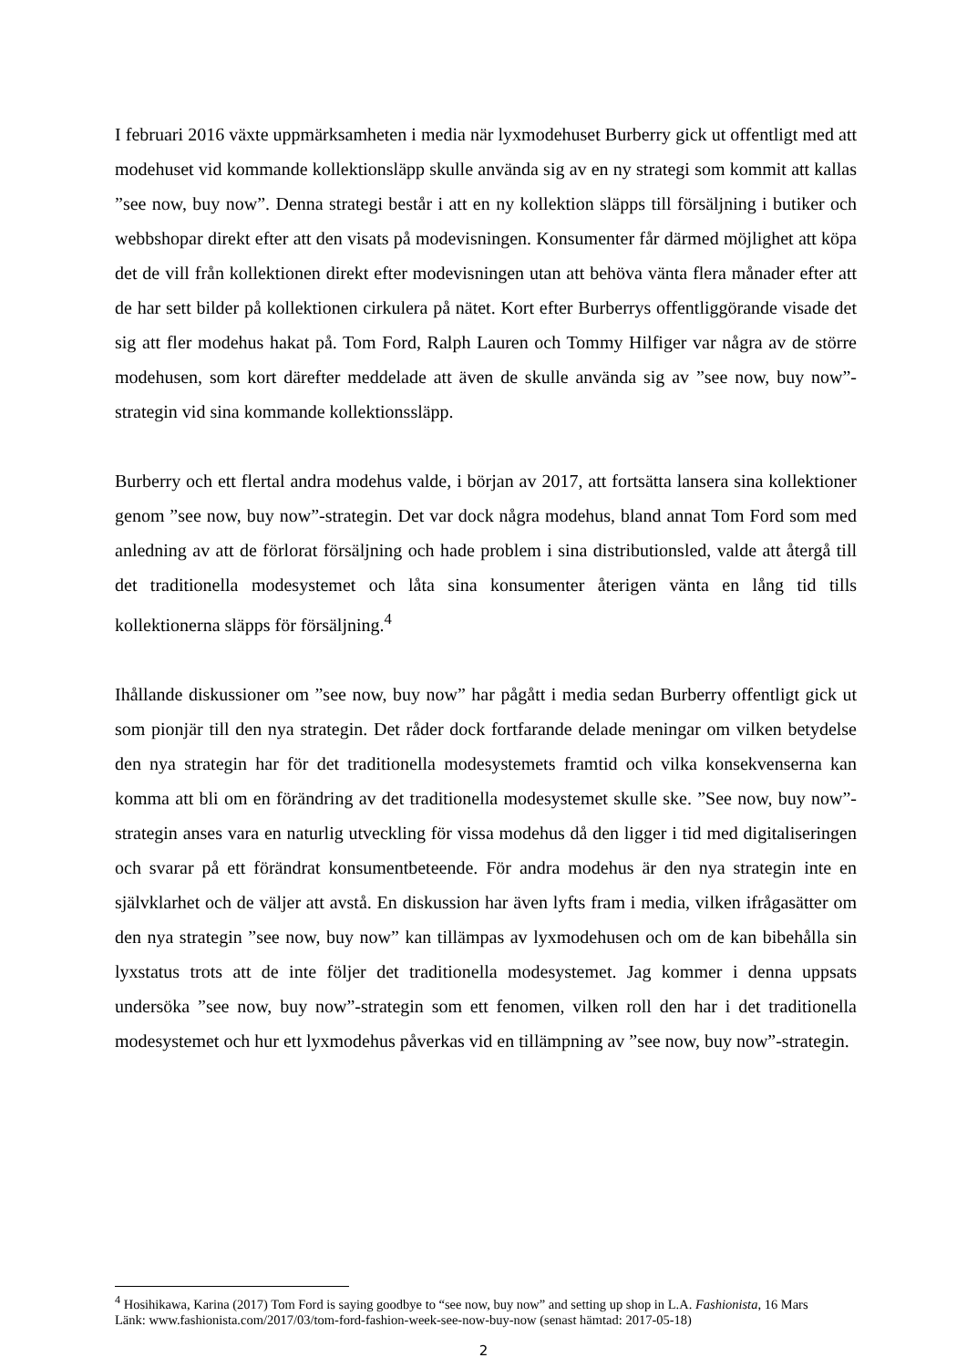I februari 2016 växte uppmärksamheten i media när lyxmodehuset Burberry gick ut offentligt med att modehuset vid kommande kollektionsläpp skulle använda sig av en ny strategi som kommit att kallas ”see now, buy now”. Denna strategi består i att en ny kollektion släpps till försäljning i butiker och webbshopar direkt efter att den visats på modevisningen. Konsumenter får därmed möjlighet att köpa det de vill från kollektionen direkt efter modevisningen utan att behöva vänta flera månader efter att de har sett bilder på kollektionen cirkulera på nätet. Kort efter Burberrys offentliggörande visade det sig att fler modehus hakat på. Tom Ford, Ralph Lauren och Tommy Hilfiger var några av de större modehusen, som kort därefter meddelade att även de skulle använda sig av ”see now, buy now”-strategin vid sina kommande kollektionssläpp.
Burberry och ett flertal andra modehus valde, i början av 2017, att fortsätta lansera sina kollektioner genom ”see now, buy now”-strategin. Det var dock några modehus, bland annat Tom Ford som med anledning av att de förlorat försäljning och hade problem i sina distributionsled, valde att återgå till det traditionella modesystemet och låta sina konsumenter återigen vänta en lång tid tills kollektionerna släpps för försäljning.<sup>4</sup>
Ihållande diskussioner om ”see now, buy now” har pågått i media sedan Burberry offentligt gick ut som pionjär till den nya strategin. Det råder dock fortfarande delade meningar om vilken betydelse den nya strategin har för det traditionella modesystemets framtid och vilka konsekvenserna kan komma att bli om en förändring av det traditionella modesystemet skulle ske. ”See now, buy now”-strategin anses vara en naturlig utveckling för vissa modehus då den ligger i tid med digitaliseringen och svarar på ett förändrat konsumentbeteende. För andra modehus är den nya strategin inte en självklarhet och de väljer att avstå. En diskussion har även lyfts fram i media, vilken ifrågasätter om den nya strategin ”see now, buy now” kan tillämpas av lyxmodehusen och om de kan bibehålla sin lyxstatus trots att de inte följer det traditionella modesystemet. Jag kommer i denna uppsats undersöka ”see now, buy now”-strategin som ett fenomen, vilken roll den har i det traditionella modesystemet och hur ett lyxmodehus påverkas vid en tillämpning av ”see now, buy now”-strategin.
<sup>4</sup> Hosihikawa, Karina (2017) Tom Ford is saying goodbye to “see now, buy now” and setting up shop in L.A. Fashionista, 16 Mars
Länk: www.fashionista.com/2017/03/tom-ford-fashion-week-see-now-buy-now (senast hämtad: 2017-05-18)
2